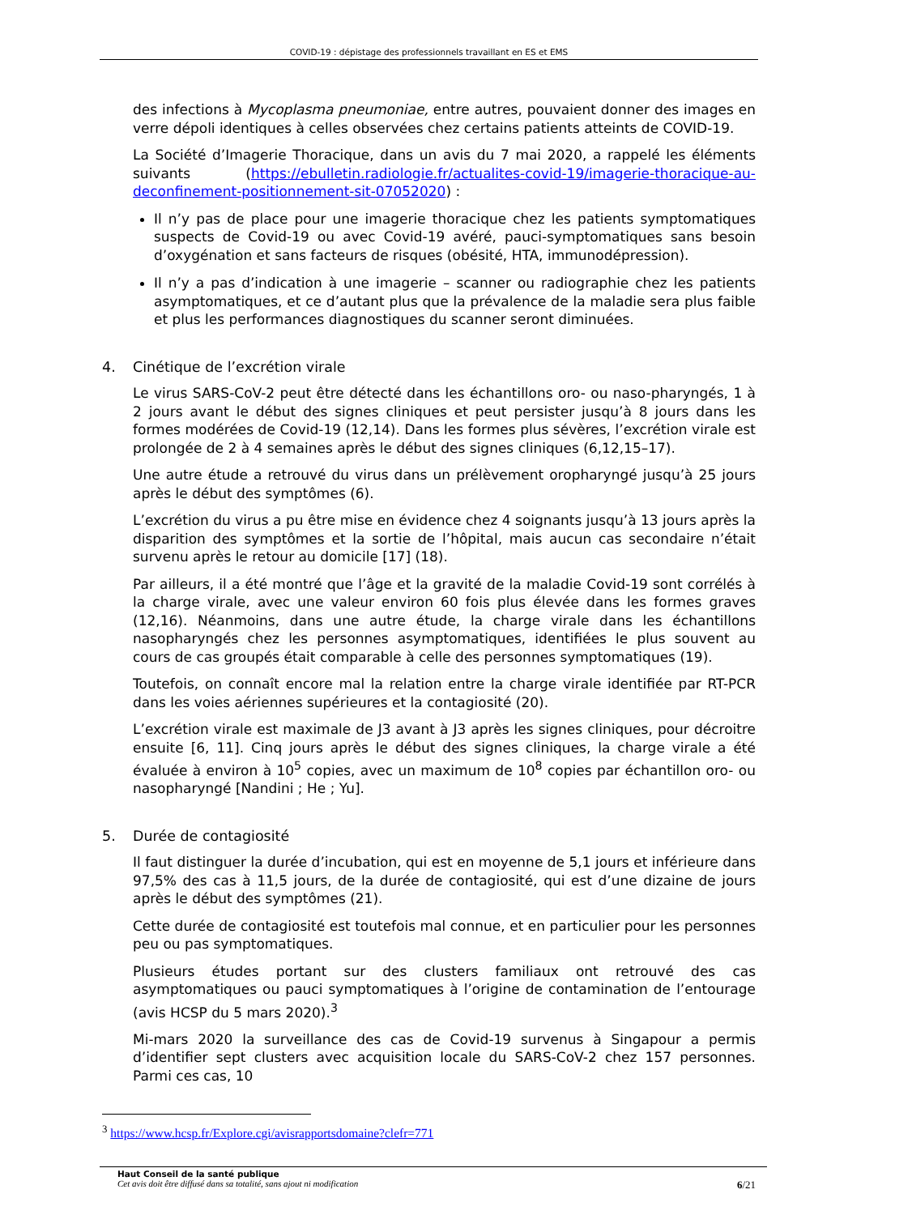COVID-19 : dépistage des professionnels travaillant en ES et EMS
des infections à Mycoplasma pneumoniae, entre autres, pouvaient donner des images en verre dépoli identiques à celles observées chez certains patients atteints de COVID-19.
La Société d’Imagerie Thoracique, dans un avis du 7 mai 2020, a rappelé les éléments suivants (https://ebulletin.radiologie.fr/actualites-covid-19/imagerie-thoracique-au-deconfinement-positionnement-sit-07052020) :
Il n’y pas de place pour une imagerie thoracique chez les patients symptomatiques suspects de Covid-19 ou avec Covid-19 avéré, pauci-symptomatiques sans besoin d’oxygénation et sans facteurs de risques (obésité, HTA, immunodépression).
Il n’y a pas d’indication à une imagerie – scanner ou radiographie chez les patients asymptomatiques, et ce d’autant plus que la prévalence de la maladie sera plus faible et plus les performances diagnostiques du scanner seront diminuées.
4. Cinétique de l’excrétion virale
Le virus SARS-CoV-2 peut être détecté dans les échantillons oro- ou naso-pharyngés, 1 à 2 jours avant le début des signes cliniques et peut persister jusqu’à 8 jours dans les formes modérées de Covid-19 (12,14). Dans les formes plus sévères, l’excrétion virale est prolongée de 2 à 4 semaines après le début des signes cliniques (6,12,15–17).
Une autre étude a retrouvé du virus dans un prélèvement oropharyngé jusqu’à 25 jours après le début des symptômes (6).
L’excrétion du virus a pu être mise en évidence chez 4 soignants jusqu’à 13 jours après la disparition des symptômes et la sortie de l’hôpital, mais aucun cas secondaire n’était survenu après le retour au domicile [17] (18).
Par ailleurs, il a été montré que l’âge et la gravité de la maladie Covid-19 sont corrélés à la charge virale, avec une valeur environ 60 fois plus élevée dans les formes graves (12,16). Néanmoins, dans une autre étude, la charge virale dans les échantillons nasopharyngés chez les personnes asymptomatiques, identifiées le plus souvent au cours de cas groupés était comparable à celle des personnes symptomatiques (19).
Toutefois, on connaît encore mal la relation entre la charge virale identifiée par RT-PCR dans les voies aériennes supérieures et la contagiosité (20).
L’excrétion virale est maximale de J3 avant à J3 après les signes cliniques, pour décroitre ensuite [6, 11]. Cinq jours après le début des signes cliniques, la charge virale a été évaluée à environ à 10<sup>5</sup> copies, avec un maximum de 10<sup>8</sup> copies par échantillon oro- ou nasopharyngé [Nandini ; He ; Yu].
5. Durée de contagiosité
Il faut distinguer la durée d’incubation, qui est en moyenne de 5,1 jours et inférieure dans 97,5% des cas à 11,5 jours, de la durée de contagiosité, qui est d’une dizaine de jours après le début des symptômes (21).
Cette durée de contagiosité est toutefois mal connue, et en particulier pour les personnes peu ou pas symptomatiques.
Plusieurs études portant sur des clusters familiaux ont retrouvé des cas asymptomatiques ou pauci symptomatiques à l’origine de contamination de l’entourage (avis HCSP du 5 mars 2020).<sup>3</sup>
Mi-mars 2020 la surveillance des cas de Covid-19 survenus à Singapour a permis d’identifier sept clusters avec acquisition locale du SARS-CoV-2 chez 157 personnes. Parmi ces cas, 10
<sup>3</sup> https://www.hcsp.fr/Explore.cgi/avisrapportsdomaine?clefr=771
Haut Conseil de la santé publique
Cet avis doit être diffusé dans sa totalité, sans ajout ni modification
6/21